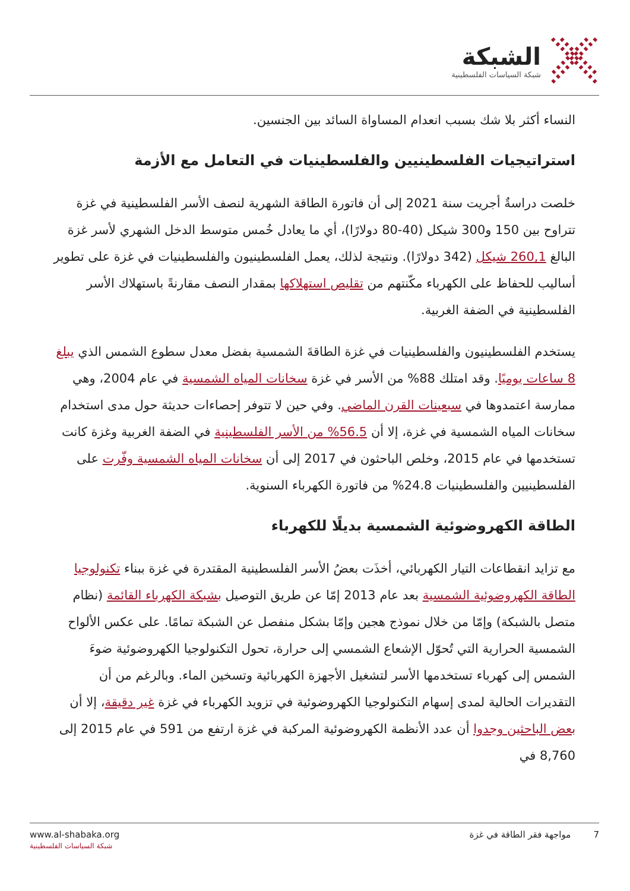الشبكة
شبكة السياسات الفلسطينية
النساء أكثر بلا شك بسبب انعدام المساواة السائد بين الجنسين.
استراتيجيات الفلسطينيين والفلسطينيات في التعامل مع الأزمة
خلصت دراسةٌ أجريت سنة 2021 إلى أن فاتورة الطاقة الشهرية لنصف الأسر الفلسطينية في غزة تتراوح بين 150 و300 شيكل (40-80 دولارًا)، أي ما يعادل خُمس متوسط الدخل الشهري لأسر غزة البالغ 260,1 شيكل (342 دولارًا). ونتيجة لذلك، يعمل الفلسطينيون والفلسطينيات في غزة على تطوير أساليب للحفاظ على الكهرباء مكّنتهم من تقليص استهلاكها بمقدار النصف مقارنةً باستهلاك الأسر الفلسطينية في الضفة الغربية.
يستخدم الفلسطينيون والفلسطينيات في غزة الطاقةَ الشمسية بفضل معدل سطوع الشمس الذي يبلغ 8 ساعات يوميًا. وقد امتلك 88% من الأسر في غزة سخانات المياه الشمسية في عام 2004، وهي ممارسة اعتمدوها في سبعينات القرن الماضي. وفي حين لا تتوفر إحصاءات حديثة حول مدى استخدام سخانات المياه الشمسية في غزة، إلا أن 56.5% من الأسر الفلسطينية في الضفة الغربية وغزة كانت تستخدمها في عام 2015، وخلص الباحثون في 2017 إلى أن سخانات المياه الشمسية وفّرت على الفلسطينيين والفلسطينيات 24.8% من فاتورة الكهرباء السنوية.
الطاقة الكهروضوئية الشمسية بديلًا للكهرباء
مع تزايد انقطاعات التيار الكهربائي، أخذَت بعضُ الأسر الفلسطينية المقتدرة في غزة ببناء تكنولوجيا الطاقة الكهروضوئية الشمسية بعد عام 2013 إمّا عن طريق التوصيل بشبكة الكهرباء القائمة (نظام متصل بالشبكة) وإمّا من خلال نموذج هجين وإمّا بشكل منفصل عن الشبكة تمامًا. على عكس الألواح الشمسية الحرارية التي تُحوّل الإشعاع الشمسي إلى حرارة، تحول التكنولوجيا الكهروضوئية ضوءَ الشمس إلى كهرباء تستخدمها الأسر لتشغيل الأجهزة الكهربائية وتسخين الماء. وبالرغم من أن التقديرات الحالية لمدى إسهام التكنولوجيا الكهروضوئية في تزويد الكهرباء في غزة غير دقيقة، إلا أن بعض الباحثين وجدوا أن عدد الأنظمة الكهروضوئية المركبة في غزة ارتفع من 591 في عام 2015 إلى 8,760 في
www.al-shabaka.org
شبكة السياسات الفلسطينية
7 مواجهة فقر الطاقة في غزة